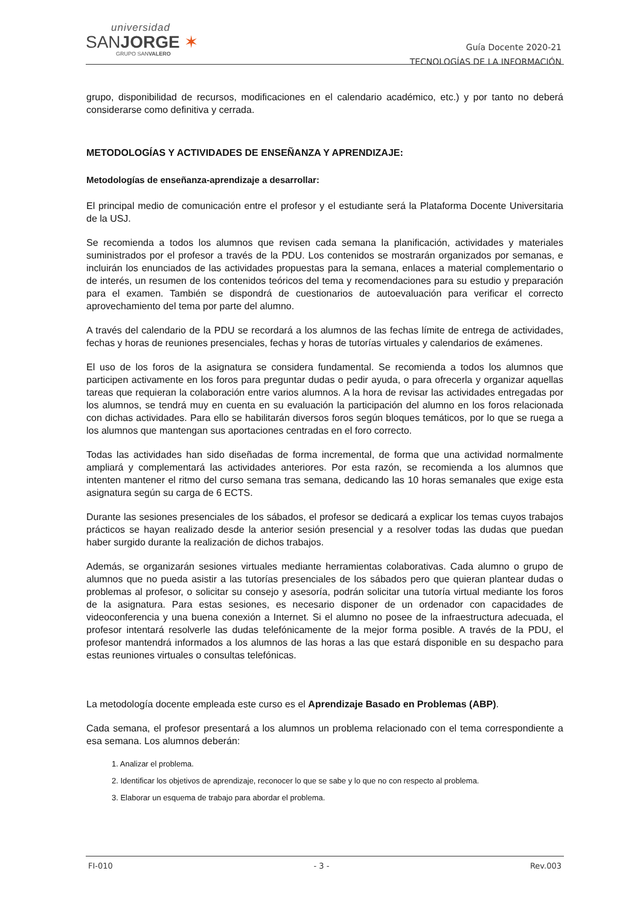universidad
SANJORGE ✶
GRUPO SANVALERO
Guía Docente 2020-21
TECNOLOGÍAS DE LA INFORMACIÓN
grupo, disponibilidad de recursos, modificaciones en el calendario académico, etc.) y por tanto no deberá considerarse como definitiva y cerrada.
METODOLOGÍAS Y ACTIVIDADES DE ENSEÑANZA Y APRENDIZAJE:
Metodologías de enseñanza-aprendizaje a desarrollar:
El principal medio de comunicación entre el profesor y el estudiante será la Plataforma Docente Universitaria de la USJ.
Se recomienda a todos los alumnos que revisen cada semana la planificación, actividades y materiales suministrados por el profesor a través de la PDU. Los contenidos se mostrarán organizados por semanas, e incluirán los enunciados de las actividades propuestas para la semana, enlaces a material complementario o de interés, un resumen de los contenidos teóricos del tema y recomendaciones para su estudio y preparación para el examen. También se dispondrá de cuestionarios de autoevaluación para verificar el correcto aprovechamiento del tema por parte del alumno.
A través del calendario de la PDU se recordará a los alumnos de las fechas límite de entrega de actividades, fechas y horas de reuniones presenciales, fechas y horas de tutorías virtuales y calendarios de exámenes.
El uso de los foros de la asignatura se considera fundamental. Se recomienda a todos los alumnos que participen activamente en los foros para preguntar dudas o pedir ayuda, o para ofrecerla y organizar aquellas tareas que requieran la colaboración entre varios alumnos. A la hora de revisar las actividades entregadas por los alumnos, se tendrá muy en cuenta en su evaluación la participación del alumno en los foros relacionada con dichas actividades. Para ello se habilitarán diversos foros según bloques temáticos, por lo que se ruega a los alumnos que mantengan sus aportaciones centradas en el foro correcto.
Todas las actividades han sido diseñadas de forma incremental, de forma que una actividad normalmente ampliará y complementará las actividades anteriores. Por esta razón, se recomienda a los alumnos que intenten mantener el ritmo del curso semana tras semana, dedicando las 10 horas semanales que exige esta asignatura según su carga de 6 ECTS.
Durante las sesiones presenciales de los sábados, el profesor se dedicará a explicar los temas cuyos trabajos prácticos se hayan realizado desde la anterior sesión presencial y a resolver todas las dudas que puedan haber surgido durante la realización de dichos trabajos.
Además, se organizarán sesiones virtuales mediante herramientas colaborativas. Cada alumno o grupo de alumnos que no pueda asistir a las tutorías presenciales de los sábados pero que quieran plantear dudas o problemas al profesor, o solicitar su consejo y asesoría, podrán solicitar una tutoría virtual mediante los foros de la asignatura. Para estas sesiones, es necesario disponer de un ordenador con capacidades de videoconferencia y una buena conexión a Internet. Si el alumno no posee de la infraestructura adecuada, el profesor intentará resolverle las dudas telefónicamente de la mejor forma posible. A través de la PDU, el profesor mantendrá informados a los alumnos de las horas a las que estará disponible en su despacho para estas reuniones virtuales o consultas telefónicas.
La metodología docente empleada este curso es el Aprendizaje Basado en Problemas (ABP).
Cada semana, el profesor presentará a los alumnos un problema relacionado con el tema correspondiente a esa semana. Los alumnos deberán:
1. Analizar el problema.
2. Identificar los objetivos de aprendizaje, reconocer lo que se sabe y lo que no con respecto al problema.
3. Elaborar un esquema de trabajo para abordar el problema.
FI-010 - 3 - Rev.003